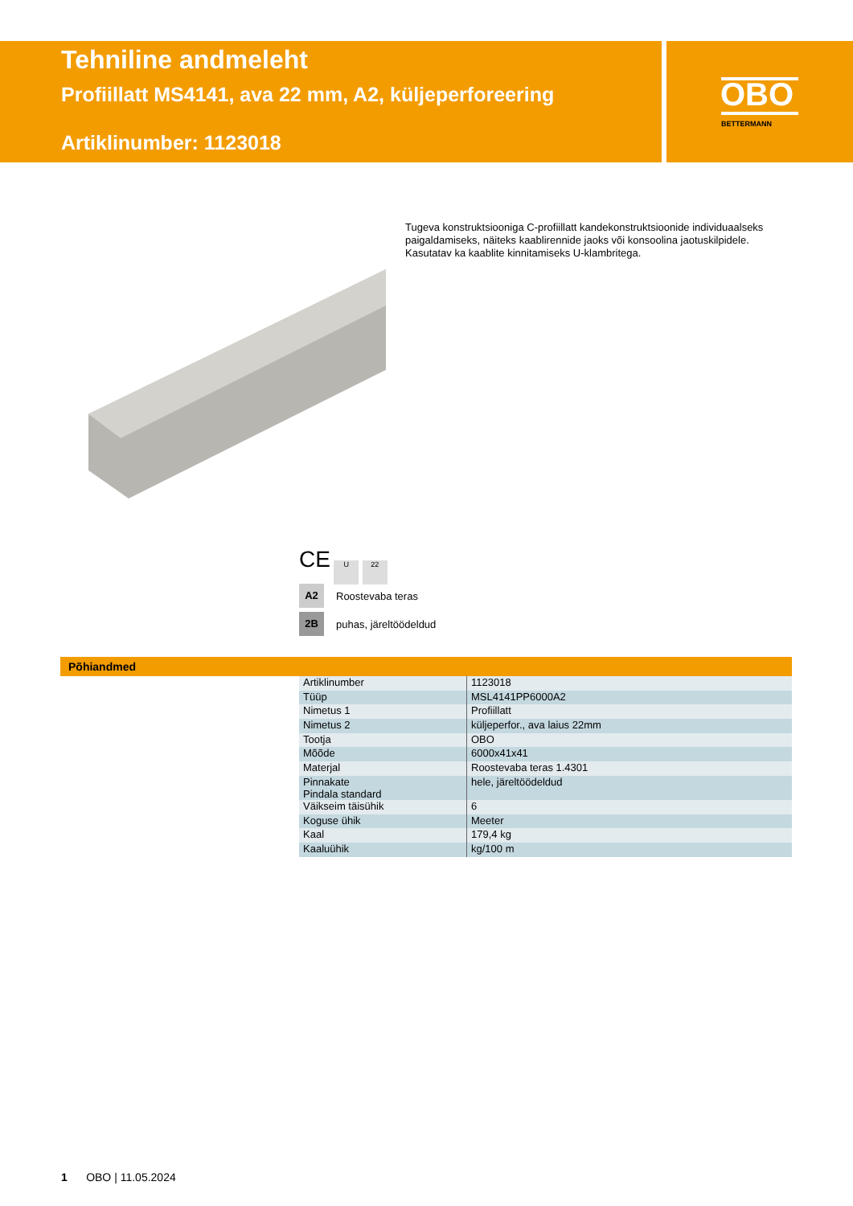Tehniline andmeleht
Profiillatt MS4141, ava 22 mm, A2, küljeperforeering
Artiklinumber: 1123018
OBO
BETTERMANN
Tugeva konstruktsiooniga C-profiillatt kandekonstruktsioonide individuaalseks paigaldamiseks, näiteks kaablirennide jaoks või konsoolina jaotuskilpidele. Kasutatav ka kaablite kinnitamiseks U-klambritega.
CE U 22
A2 Roostevaba teras
2B puhas, järeltöödeldud
Põhiandmed
| Artiklinumber | 1123018 |
| Tüüp | MSL4141PP6000A2 |
| Nimetus 1 | Profiillatt |
| Nimetus 2 | küljeperfor., ava laius 22mm |
| Tootja | OBO |
| Mõõde | 6000x41x41 |
| Materjal | Roostevaba teras 1.4301 |
| Pinnakate Pindala standard | hele, järeltöödeldud |
| Väikseim täisühik | 6 |
| Koguse ühik | Meeter |
| Kaal | 179,4 kg |
| Kaaluühik | kg/100 m |
1 OBO | 11.05.2024